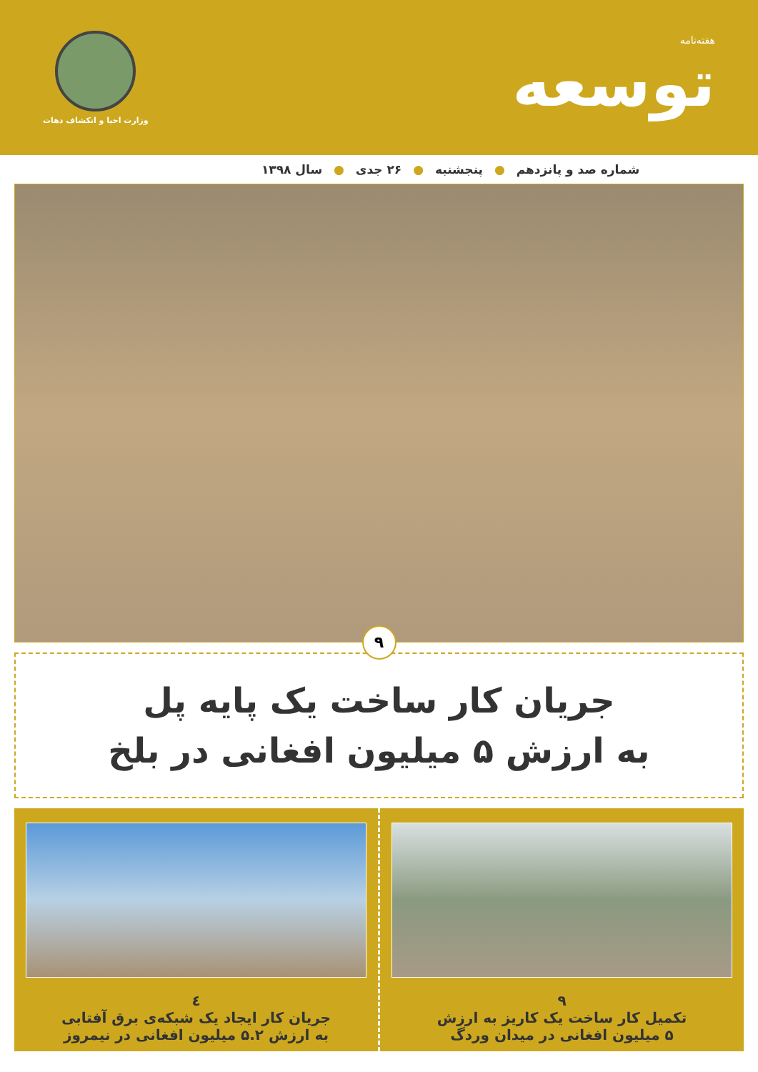هفته‌نامه
توسعه
وزارت احیا و انکشاف دهات
شماره صد و پانزدهم ● پنجشنبه ● ۲۶ جدی ● سال ۱۳۹۸
۹
جریان کار ساخت یک پایه پل
به ارزش ۵ میلیون افغانی در بلخ
۹
تکمیل کار ساخت یک کاریز به ارزش
۵ میلیون افغانی در میدان وردگ
٤
جریان کار ایجاد یک شبکه‌ی برق آفتابی
به ارزش ۵.۲ میلیون افغانی در نیمروز